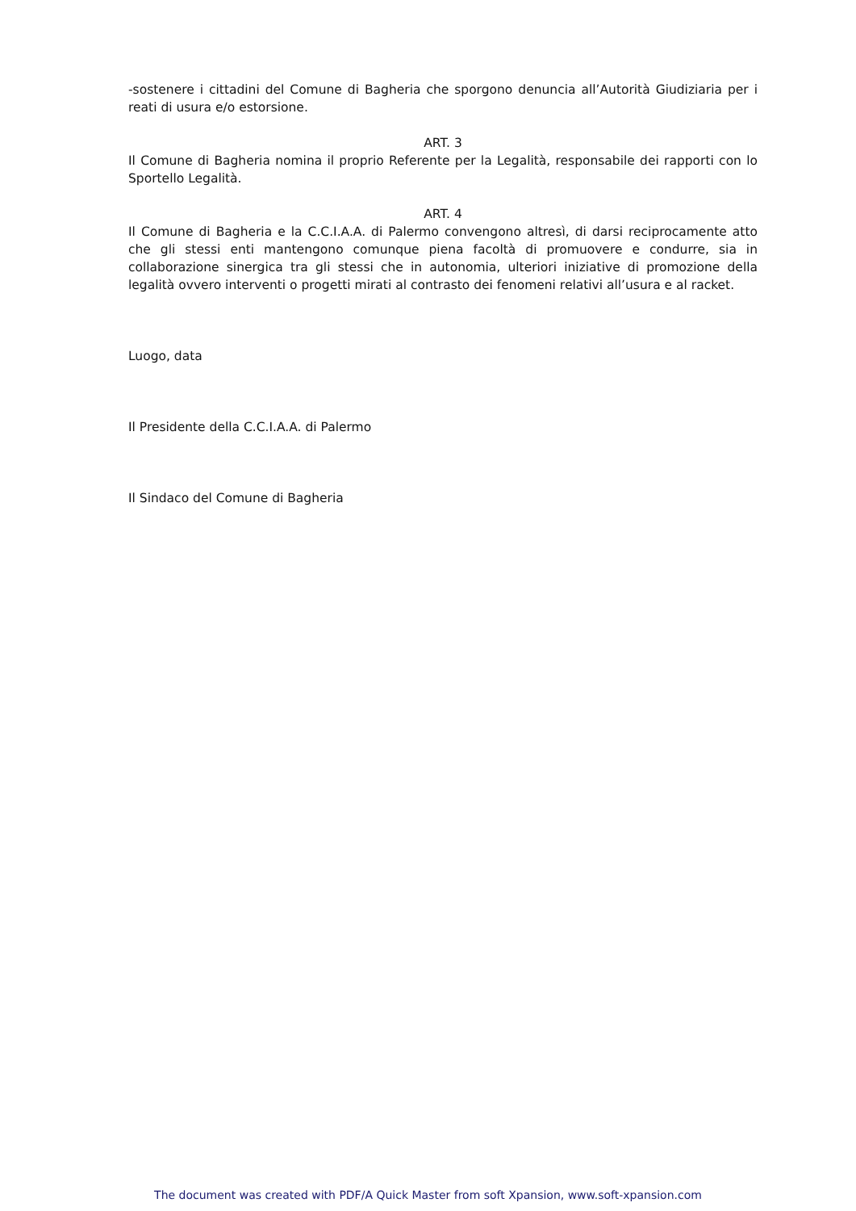-sostenere i cittadini del Comune di Bagheria che sporgono denuncia all’Autorità Giudiziaria per i reati di usura e/o estorsione.
ART. 3
Il Comune di Bagheria nomina il proprio Referente per la Legalità, responsabile dei rapporti con lo Sportello Legalità.
ART. 4
Il Comune di Bagheria e la C.C.I.A.A. di Palermo convengono altresì, di darsi reciprocamente atto che gli stessi enti mantengono comunque piena facoltà di promuovere e condurre, sia in collaborazione sinergica tra gli stessi che in autonomia, ulteriori iniziative di promozione della legalità ovvero interventi o progetti mirati al contrasto dei fenomeni relativi all’usura e al racket.
Luogo, data
Il Presidente della C.C.I.A.A. di Palermo
Il Sindaco del Comune di Bagheria
The document was created with PDF/A Quick Master from soft Xpansion, www.soft-xpansion.com